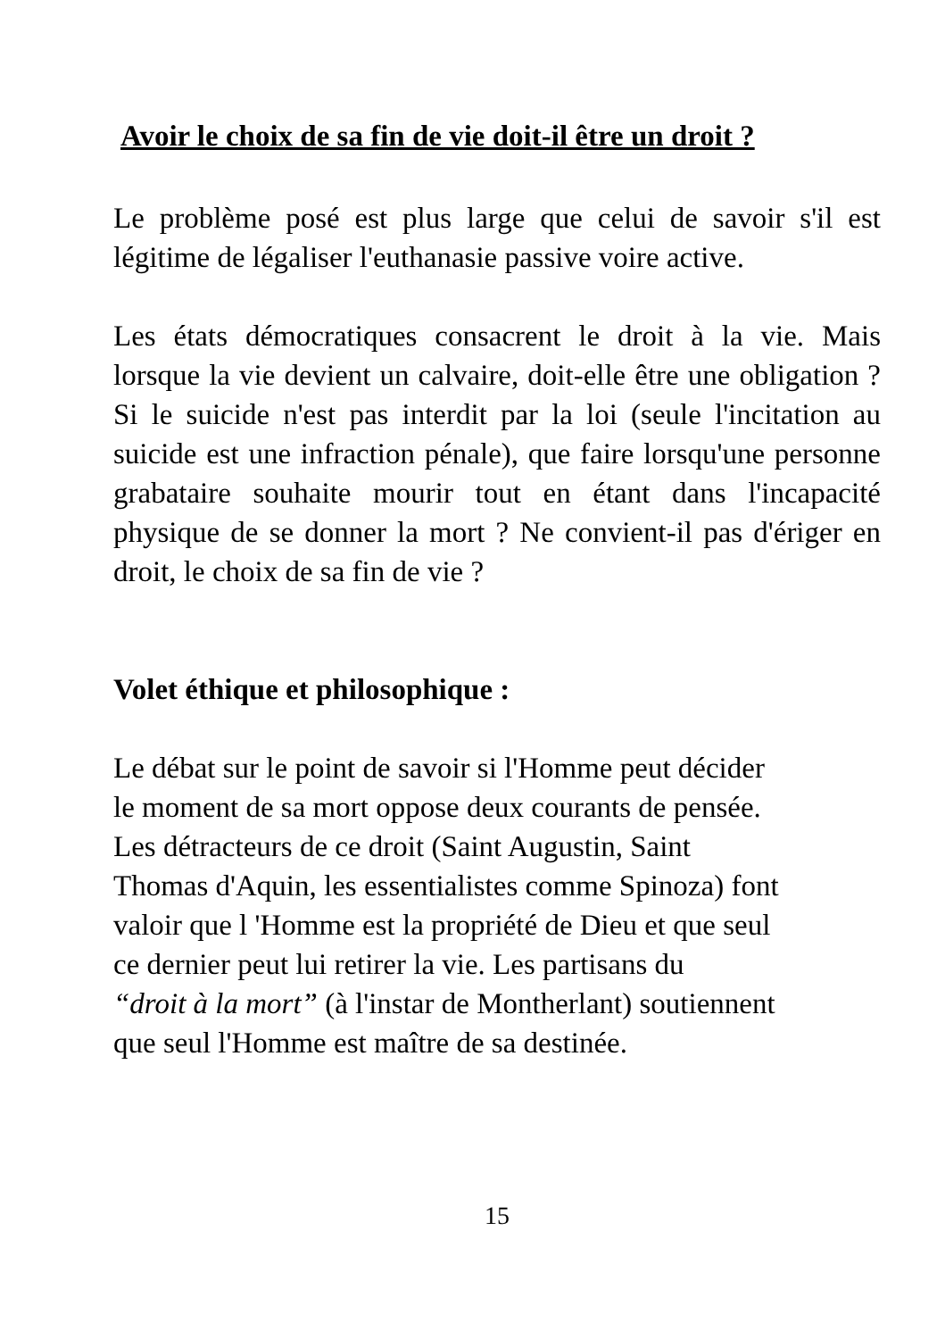Avoir le choix de sa fin de vie doit-il être un droit ?
Le problème posé est plus large que celui de savoir s'il est légitime de légaliser l'euthanasie passive voire active.
Les états démocratiques consacrent le droit à la vie. Mais lorsque la vie devient un calvaire, doit-elle être une obligation ? Si le suicide n'est pas interdit par la loi (seule l'incitation au suicide est une infraction pénale), que faire lorsqu'une personne grabataire souhaite mourir tout en étant dans l'incapacité physique de se donner la mort ? Ne convient-il pas d'ériger en droit, le choix de sa fin de vie ?
Volet éthique et philosophique :
Le débat sur le point de savoir si l'Homme peut décider
le moment de sa mort oppose deux courants de pensée.
Les détracteurs de ce droit (Saint Augustin, Saint
Thomas d'Aquin, les essentialistes comme Spinoza) font
valoir que l 'Homme est la propriété de Dieu et que seul
ce dernier peut lui retirer la vie. Les partisans du
“droit à la mort” (à l'instar de Montherlant) soutiennent
que seul l'Homme est maître de sa destinée.
15